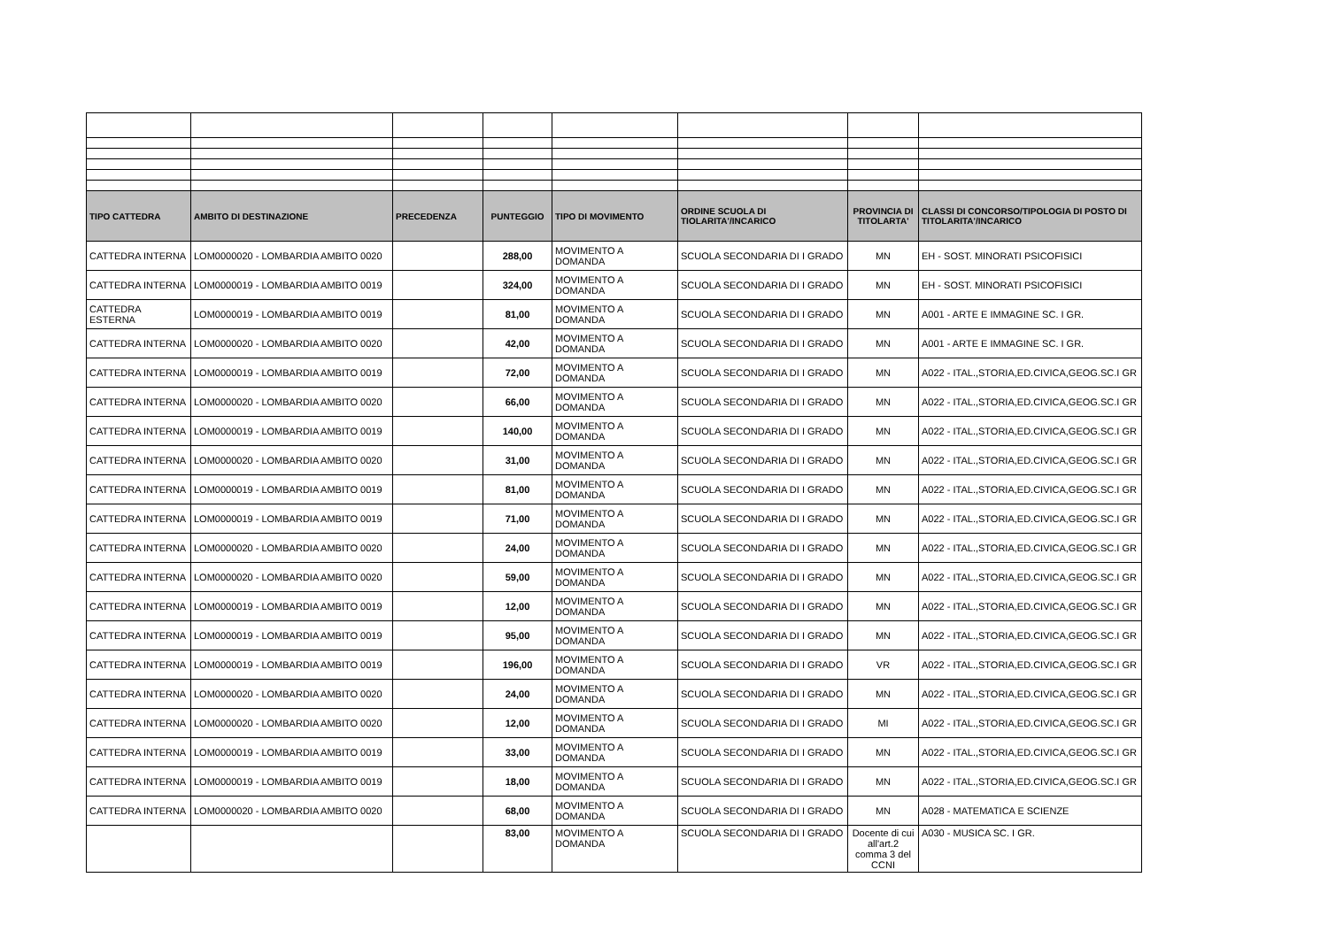| TIPO CATTEDRA | AMBITO DI DESTINAZIONE | PRECEDENZA | PUNTEGGIO | TIPO DI MOVIMENTO | ORDINE SCUOLA DI TIOLARITA'/INCARICO | PROVINCIA DI TITOLARTA' | CLASSI DI CONCORSO/TIPOLOGIA DI POSTO DI TITOLARITA'/INCARICO |
| --- | --- | --- | --- | --- | --- | --- | --- |
| CATTEDRA INTERNA | LOM0000020 - LOMBARDIA AMBITO 0020 | | 288,00 | MOVIMENTO A DOMANDA | SCUOLA SECONDARIA DI I GRADO | MN | EH - SOST. MINORATI PSICOFISICI |
| CATTEDRA INTERNA | LOM0000019 - LOMBARDIA AMBITO 0019 | | 324,00 | MOVIMENTO A DOMANDA | SCUOLA SECONDARIA DI I GRADO | MN | EH - SOST. MINORATI PSICOFISICI |
| CATTEDRA ESTERNA | LOM0000019 - LOMBARDIA AMBITO 0019 | | 81,00 | MOVIMENTO A DOMANDA | SCUOLA SECONDARIA DI I GRADO | MN | A001 - ARTE E IMMAGINE SC. I GR. |
| CATTEDRA INTERNA | LOM0000020 - LOMBARDIA AMBITO 0020 | | 42,00 | MOVIMENTO A DOMANDA | SCUOLA SECONDARIA DI I GRADO | MN | A001 - ARTE E IMMAGINE SC. I GR. |
| CATTEDRA INTERNA | LOM0000019 - LOMBARDIA AMBITO 0019 | | 72,00 | MOVIMENTO A DOMANDA | SCUOLA SECONDARIA DI I GRADO | MN | A022 - ITAL.,STORIA,ED.CIVICA,GEOG.SC.I GR |
| CATTEDRA INTERNA | LOM0000020 - LOMBARDIA AMBITO 0020 | | 66,00 | MOVIMENTO A DOMANDA | SCUOLA SECONDARIA DI I GRADO | MN | A022 - ITAL.,STORIA,ED.CIVICA,GEOG.SC.I GR |
| CATTEDRA INTERNA | LOM0000019 - LOMBARDIA AMBITO 0019 | | 140,00 | MOVIMENTO A DOMANDA | SCUOLA SECONDARIA DI I GRADO | MN | A022 - ITAL.,STORIA,ED.CIVICA,GEOG.SC.I GR |
| CATTEDRA INTERNA | LOM0000020 - LOMBARDIA AMBITO 0020 | | 31,00 | MOVIMENTO A DOMANDA | SCUOLA SECONDARIA DI I GRADO | MN | A022 - ITAL.,STORIA,ED.CIVICA,GEOG.SC.I GR |
| CATTEDRA INTERNA | LOM0000019 - LOMBARDIA AMBITO 0019 | | 81,00 | MOVIMENTO A DOMANDA | SCUOLA SECONDARIA DI I GRADO | MN | A022 - ITAL.,STORIA,ED.CIVICA,GEOG.SC.I GR |
| CATTEDRA INTERNA | LOM0000019 - LOMBARDIA AMBITO 0019 | | 71,00 | MOVIMENTO A DOMANDA | SCUOLA SECONDARIA DI I GRADO | MN | A022 - ITAL.,STORIA,ED.CIVICA,GEOG.SC.I GR |
| CATTEDRA INTERNA | LOM0000020 - LOMBARDIA AMBITO 0020 | | 24,00 | MOVIMENTO A DOMANDA | SCUOLA SECONDARIA DI I GRADO | MN | A022 - ITAL.,STORIA,ED.CIVICA,GEOG.SC.I GR |
| CATTEDRA INTERNA | LOM0000020 - LOMBARDIA AMBITO 0020 | | 59,00 | MOVIMENTO A DOMANDA | SCUOLA SECONDARIA DI I GRADO | MN | A022 - ITAL.,STORIA,ED.CIVICA,GEOG.SC.I GR |
| CATTEDRA INTERNA | LOM0000019 - LOMBARDIA AMBITO 0019 | | 12,00 | MOVIMENTO A DOMANDA | SCUOLA SECONDARIA DI I GRADO | MN | A022 - ITAL.,STORIA,ED.CIVICA,GEOG.SC.I GR |
| CATTEDRA INTERNA | LOM0000019 - LOMBARDIA AMBITO 0019 | | 95,00 | MOVIMENTO A DOMANDA | SCUOLA SECONDARIA DI I GRADO | MN | A022 - ITAL.,STORIA,ED.CIVICA,GEOG.SC.I GR |
| CATTEDRA INTERNA | LOM0000019 - LOMBARDIA AMBITO 0019 | | 196,00 | MOVIMENTO A DOMANDA | SCUOLA SECONDARIA DI I GRADO | VR | A022 - ITAL.,STORIA,ED.CIVICA,GEOG.SC.I GR |
| CATTEDRA INTERNA | LOM0000020 - LOMBARDIA AMBITO 0020 | | 24,00 | MOVIMENTO A DOMANDA | SCUOLA SECONDARIA DI I GRADO | MN | A022 - ITAL.,STORIA,ED.CIVICA,GEOG.SC.I GR |
| CATTEDRA INTERNA | LOM0000020 - LOMBARDIA AMBITO 0020 | | 12,00 | MOVIMENTO A DOMANDA | SCUOLA SECONDARIA DI I GRADO | MI | A022 - ITAL.,STORIA,ED.CIVICA,GEOG.SC.I GR |
| CATTEDRA INTERNA | LOM0000019 - LOMBARDIA AMBITO 0019 | | 33,00 | MOVIMENTO A DOMANDA | SCUOLA SECONDARIA DI I GRADO | MN | A022 - ITAL.,STORIA,ED.CIVICA,GEOG.SC.I GR |
| CATTEDRA INTERNA | LOM0000019 - LOMBARDIA AMBITO 0019 | | 18,00 | MOVIMENTO A DOMANDA | SCUOLA SECONDARIA DI I GRADO | MN | A022 - ITAL.,STORIA,ED.CIVICA,GEOG.SC.I GR |
| CATTEDRA INTERNA | LOM0000020 - LOMBARDIA AMBITO 0020 | | 68,00 | MOVIMENTO A DOMANDA | SCUOLA SECONDARIA DI I GRADO | MN | A028 - MATEMATICA E SCIENZE |
| | | | 83,00 | MOVIMENTO A DOMANDA | SCUOLA SECONDARIA DI I GRADO | Docente di cui all'art.2 comma 3 del CCNI | A030 - MUSICA SC. I GR. |